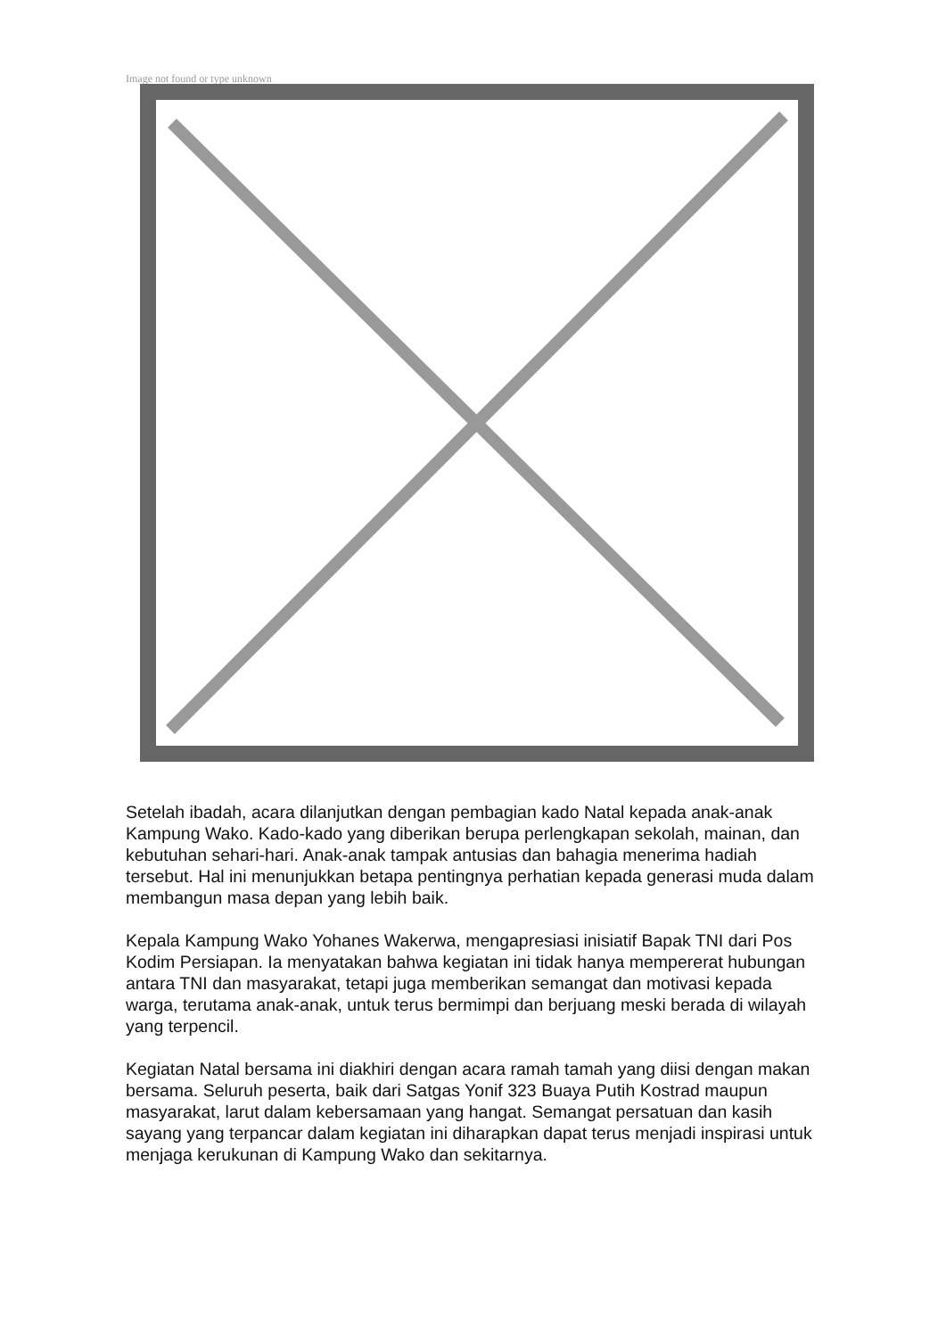Image not found or type unknown
Setelah ibadah, acara dilanjutkan dengan pembagian kado Natal kepada anak-anak Kampung Wako. Kado-kado yang diberikan berupa perlengkapan sekolah, mainan, dan kebutuhan sehari-hari. Anak-anak tampak antusias dan bahagia menerima hadiah tersebut. Hal ini menunjukkan betapa pentingnya perhatian kepada generasi muda dalam membangun masa depan yang lebih baik.
Kepala Kampung Wako Yohanes Wakerwa, mengapresiasi inisiatif Bapak TNI dari Pos Kodim Persiapan. Ia menyatakan bahwa kegiatan ini tidak hanya mempererat hubungan antara TNI dan masyarakat, tetapi juga memberikan semangat dan motivasi kepada warga, terutama anak-anak, untuk terus bermimpi dan berjuang meski berada di wilayah yang terpencil.
Kegiatan Natal bersama ini diakhiri dengan acara ramah tamah yang diisi dengan makan bersama. Seluruh peserta, baik dari Satgas Yonif 323 Buaya Putih Kostrad maupun masyarakat, larut dalam kebersamaan yang hangat. Semangat persatuan dan kasih sayang yang terpancar dalam kegiatan ini diharapkan dapat terus menjadi inspirasi untuk menjaga kerukunan di Kampung Wako dan sekitarnya.